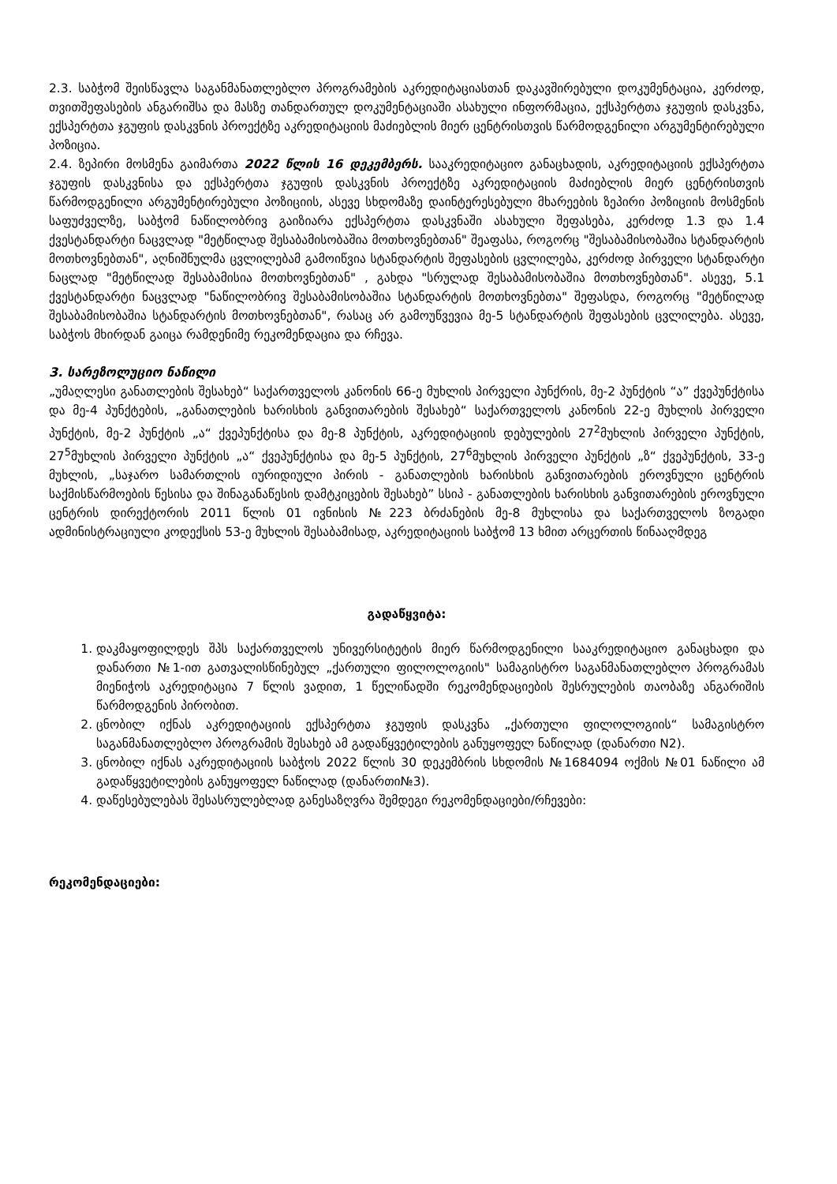2.3. საბჭომ შეისწავლა საგანმანათლებლო პროგრამების აკრედიტაციასთან დაკავშირებული დოკუმენტაცია, კერძოდ, თვითშეფასების ანგარიშსა და მასზე თანდართულ დოკუმენტაციაში ასახული ინფორმაცია, ექსპერტთა ჯგუფის დასკვნა, ექსპერტთა ჯგუფის დასკვნის პროექტზე აკრედიტაციის მაძიებლის მიერ ცენტრისთვის წარმოდგენილი არგუმენტირებული პოზიცია.
2.4. ზეპირი მოსმენა გაიმართა 2022 წლის 16 დეკემბერს. სააკრედიტაციო განაცხადის, აკრედიტაციის ექსპერტთა ჯგუფის დასკვნისა და ექსპერტთა ჯგუფის დასკვნის პროექტზე აკრედიტაციის მაძიებლის მიერ ცენტრისთვის წარმოდგენილი არგუმენტირებული პოზიციის, ასევე სხდომაზე დაინტერესებული მხარეების ზეპირი პოზიციის მოსმენის საფუძველზე, საბჭომ ნაწილობრივ გაიზიარა ექსპერტთა დასკვნაში ასახული შეფასება, კერძოდ 1.3 და 1.4 ქვესტანდარტი ნაცვლად "მეტწილად შესაბამისობაშია მოთხოვნებთან" შეაფასა, როგორც "შესაბამისობაშია სტანდარტის მოთხოვნებთან", აღნიშნულმა ცვლილებამ გამოიწვია სტანდარტის შეფასების ცვლილება, კერძოდ პირველი სტანდარტი ნაცლად "მეტწილად შესაბამისია მოთხოვნებთან" , გახდა "სრულად შესაბამისობაშია მოთხოვნებთან". ასევე, 5.1 ქვესტანდარტი ნაცვლად "ნაწილობრივ შესაბამისობაშია სტანდარტის მოთხოვნებთა" შეფასდა, როგორც "მეტწილად შესაბამისობაშია სტანდარტის მოთხოვნებთან", რასაც არ გამოუწვევია მე-5 სტანდარტის შეფასების ცვლილება. ასევე, საბჭოს მხირდან გაიცა რამდენიმე რეკომენდაცია და რჩევა.
3. სარეზოლუციო ნაწილი
„უმაღლესი განათლების შესახებ“ საქართველოს კანონის 66-ე მუხლის პირველი პუნქრის, მე-2 პუნქტის “ა” ქვეპუნქტისა და მე-4 პუნქტების, „განათლების ხარისხის განვითარების შესახებ“ საქართველოს კანონის 22-ე მუხლის პირველი პუნქტის, მე-2 პუნქტის „ა“ ქვეპუნქტისა და მე-8 პუნქტის, აკრედიტაციის დებულების 27<sup>2</sup>მუხლის პირველი პუნქტის, 27<sup>5</sup>მუხლის პირველი პუნქტის „ა“ ქვეპუნქტისა და მე-5 პუნქტის, 27<sup>6</sup>მუხლის პირველი პუნქტის „ზ“ ქვეპუნქტის, 33-ე მუხლის, „საჯარო სამართლის იურიდიული პირის - განათლების ხარისხის განვითარების ეროვნული ცენტრის საქმისწარმოების წესისა და შინაგანაწესის დამტკიცების შესახებ” სსიპ - განათლების ხარისხის განვითარების ეროვნული ცენტრის დირექტორის 2011 წლის 01 ივნისის №223 ბრძანების მე-8 მუხლისა და საქართველოს ზოგადი ადმინისტრაციული კოდექსის 53-ე მუხლის შესაბამისად, აკრედიტაციის საბჭომ 13 ხმით არცერთის წინააღმდეგ
გადაწყვიტა:
1. დაკმაყოფილდეს შპს საქართველოს უნივერსიტეტის მიერ წარმოდგენილი სააკრედიტაციო განაცხადი და დანართი №1-ით გათვალისწინებულ „ქართული ფილოლოგიის" სამაგისტრო საგანმანათლებლო პროგრამას მიენიჭოს აკრედიტაცია 7 წლის ვადით, 1 წელიწადში რეკომენდაციების შესრულების თაობაზე ანგარიშის წარმოდგენის პირობით.
2. ცნობილ იქნას აკრედიტაციის ექსპერტთა ჯგუფის დასკვნა „ქართული ფილოლოგიის“ სამაგისტრო საგანმანათლებლო პროგრამის შესახებ ამ გადაწყვეტილების განუყოფელ ნაწილად (დანართი N2).
3. ცნობილ იქნას აკრედიტაციის საბჭოს 2022 წლის 30 დეკემბრის სხდომის №1684094 ოქმის №01 ნაწილი ამ გადაწყვეტილების განუყოფელ ნაწილად (დანართი№3).
4. დაწესებულებას შესასრულებლად განესაზღვრა შემდეგი რეკომენდაციები/რჩევები:
რეკომენდაციები: